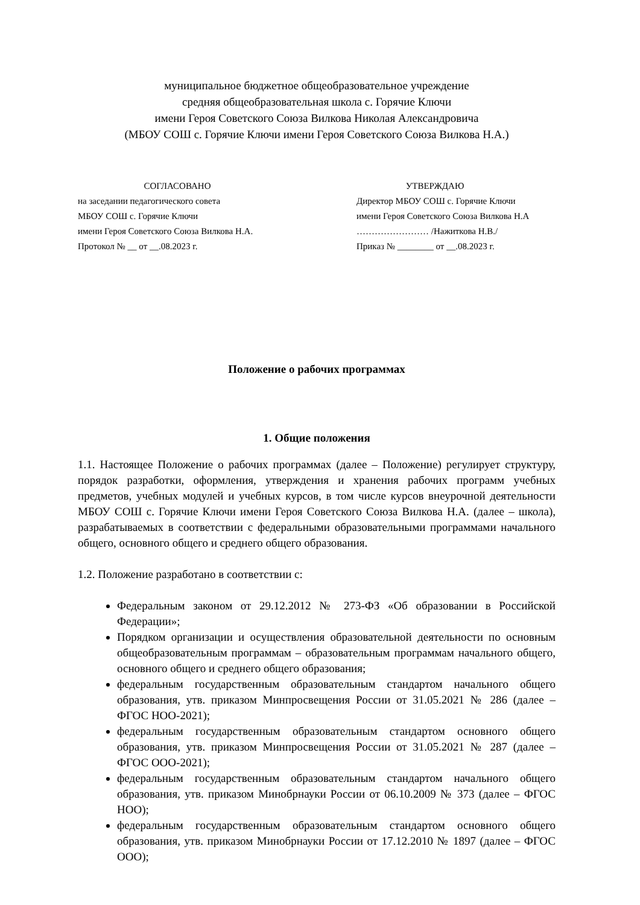муниципальное бюджетное общеобразовательное учреждение
средняя общеобразовательная школа с. Горячие Ключи
имени Героя Советского Союза Вилкова Николая Александровича
(МБОУ СОШ с. Горячие Ключи имени Героя Советского Союза Вилкова Н.А.)
СОГЛАСОВАНО
на заседании педагогического совета
МБОУ СОШ с. Горячие Ключи
имени Героя Советского Союза Вилкова Н.А.
Протокол № __ от __.08.2023 г.
УТВЕРЖДАЮ
Директор МБОУ СОШ с. Горячие Ключи
имени Героя Советского Союза Вилкова Н.А
…………………… /Нажиткова Н.В./
Приказ № ________ от __.08.2023 г.
Положение о рабочих программах
1. Общие положения
1.1. Настоящее Положение о рабочих программах (далее – Положение) регулирует структуру, порядок разработки, оформления, утверждения и хранения рабочих программ учебных предметов, учебных модулей и учебных курсов, в том числе курсов внеурочной деятельности МБОУ СОШ с. Горячие Ключи имени Героя Советского Союза Вилкова Н.А. (далее – школа), разрабатываемых в соответствии с федеральными образовательными программами начального общего, основного общего и среднего общего образования.
1.2. Положение разработано в соответствии с:
Федеральным законом от 29.12.2012 № 273-ФЗ «Об образовании в Российской Федерации»;
Порядком организации и осуществления образовательной деятельности по основным общеобразовательным программам – образовательным программам начального общего, основного общего и среднего общего образования;
федеральным государственным образовательным стандартом начального общего образования, утв. приказом Минпросвещения России от 31.05.2021 № 286 (далее – ФГОС НОО-2021);
федеральным государственным образовательным стандартом основного общего образования, утв. приказом Минпросвещения России от 31.05.2021 № 287 (далее – ФГОС ООО-2021);
федеральным государственным образовательным стандартом начального общего образования, утв. приказом Минобрнауки России от 06.10.2009 № 373 (далее – ФГОС НОО);
федеральным государственным образовательным стандартом основного общего образования, утв. приказом Минобрнауки России от 17.12.2010 № 1897 (далее – ФГОС ООО);